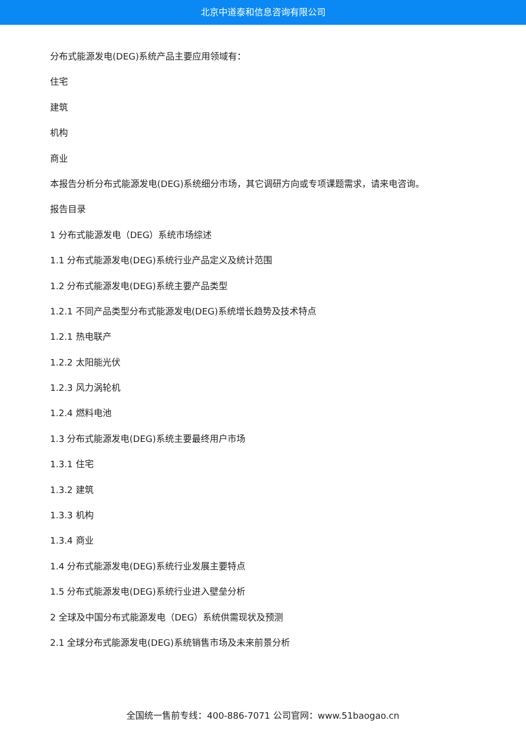北京中道泰和信息咨询有限公司
分布式能源发电(DEG)系统产品主要应用领域有：
住宅
建筑
机构
商业
本报告分析分布式能源发电(DEG)系统细分市场，其它调研方向或专项课题需求，请来电咨询。
报告目录
1 分布式能源发电（DEG）系统市场综述
1.1 分布式能源发电(DEG)系统行业产品定义及统计范围
1.2 分布式能源发电(DEG)系统主要产品类型
1.2.1 不同产品类型分布式能源发电(DEG)系统增长趋势及技术特点
1.2.1 热电联产
1.2.2 太阳能光伏
1.2.3 风力涡轮机
1.2.4 燃料电池
1.3 分布式能源发电(DEG)系统主要最终用户市场
1.3.1 住宅
1.3.2 建筑
1.3.3 机构
1.3.4 商业
1.4 分布式能源发电(DEG)系统行业发展主要特点
1.5 分布式能源发电(DEG)系统行业进入壁垒分析
2 全球及中国分布式能源发电（DEG）系统供需现状及预测
2.1 全球分布式能源发电(DEG)系统销售市场及未来前景分析
全国统一售前专线：400-886-7071 公司官网：www.51baogao.cn